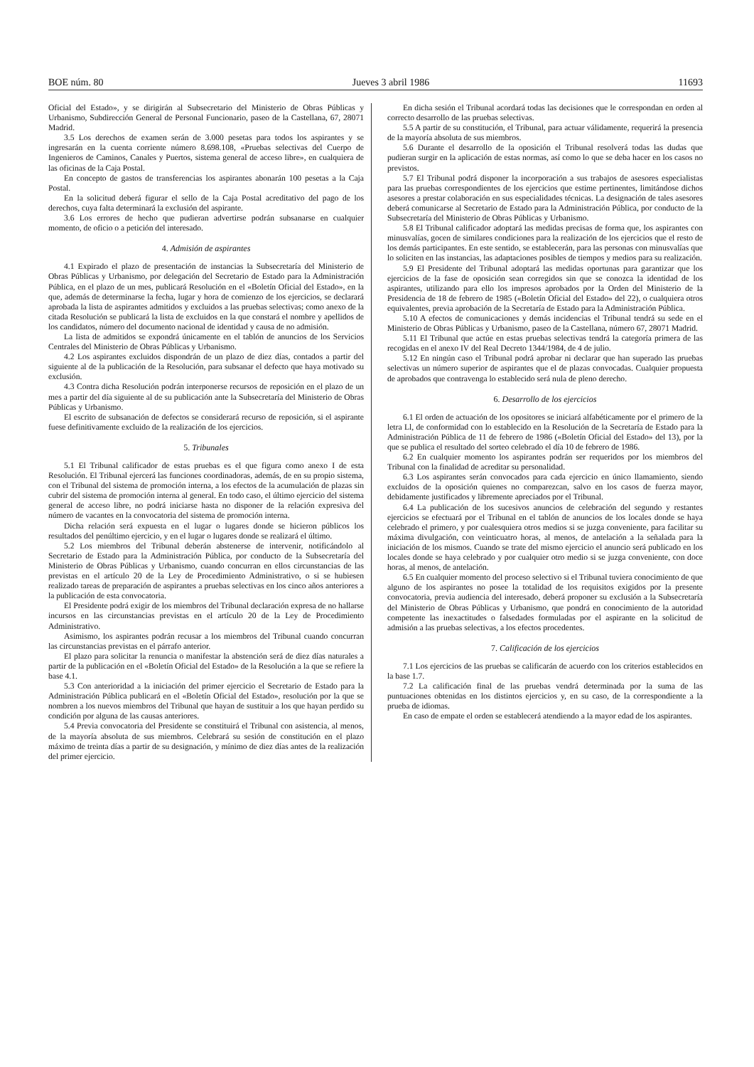BOE núm. 80 Jueves 3 abril 1986 11693
Oficial del Estado», y se dirigirán al Subsecretario del Ministerio de Obras Públicas y Urbanismo, Subdirección General de Personal Funcionario, paseo de la Castellana, 67, 28071 Madrid.
3.5 Los derechos de examen serán de 3.000 pesetas para todos los aspirantes y se ingresarán en la cuenta corriente número 8.698.108, «Pruebas selectivas del Cuerpo de Ingenieros de Caminos, Canales y Puertos, sistema general de acceso libre», en cualquiera de las oficinas de la Caja Postal.
En concepto de gastos de transferencias los aspirantes abonarán 100 pesetas a la Caja Postal.
En la solicitud deberá figurar el sello de la Caja Postal acreditativo del pago de los derechos, cuya falta determinará la exclusión del aspirante.
3.6 Los errores de hecho que pudieran advertirse podrán subsanarse en cualquier momento, de oficio o a petición del interesado.
4. Admisión de aspirantes
4.1 Expirado el plazo de presentación de instancias la Subsecretaría del Ministerio de Obras Públicas y Urbanismo, por delegación del Secretario de Estado para la Administración Pública, en el plazo de un mes, publicará Resolución en el «Boletín Oficial del Estado», en la que, además de determinarse la fecha, lugar y hora de comienzo de los ejercicios, se declarará aprobada la lista de aspirantes admitidos y excluidos a las pruebas selectivas; como anexo de la citada Resolución se publicará la lista de excluidos en la que constará el nombre y apellidos de los candidatos, número del documento nacional de identidad y causa de no admisión.
La lista de admitidos se expondrá únicamente en el tablón de anuncios de los Servicios Centrales del Ministerio de Obras Públicas y Urbanismo.
4.2 Los aspirantes excluidos dispondrán de un plazo de diez días, contados a partir del siguiente al de la publicación de la Resolución, para subsanar el defecto que haya motivado su exclusión.
4.3 Contra dicha Resolución podrán interponerse recursos de reposición en el plazo de un mes a partir del día siguiente al de su publicación ante la Subsecretaría del Ministerio de Obras Públicas y Urbanismo.
El escrito de subsanación de defectos se considerará recurso de reposición, si el aspirante fuese definitivamente excluido de la realización de los ejercicios.
5. Tribunales
5.1 El Tribunal calificador de estas pruebas es el que figura como anexo I de esta Resolución. El Tribunal ejercerá las funciones coordinadoras, además, de en su propio sistema, con el Tribunal del sistema de promoción interna, a los efectos de la acumulación de plazas sin cubrir del sistema de promoción interna al general. En todo caso, el último ejercicio del sistema general de acceso libre, no podrá iniciarse hasta no disponer de la relación expresiva del número de vacantes en la convocatoria del sistema de promoción interna.
Dicha relación será expuesta en el lugar o lugares donde se hicieron públicos los resultados del penúltimo ejercicio, y en el lugar o lugares donde se realizará el último.
5.2 Los miembros del Tribunal deberán abstenerse de intervenir, notificándolo al Secretario de Estado para la Administración Pública, por conducto de la Subsecretaría del Ministerio de Obras Públicas y Urbanismo, cuando concurran en ellos circunstancias de las previstas en el artículo 20 de la Ley de Procedimiento Administrativo, o si se hubiesen realizado tareas de preparación de aspirantes a pruebas selectivas en los cinco años anteriores a la publicación de esta convocatoria.
El Presidente podrá exigir de los miembros del Tribunal declaración expresa de no hallarse incursos en las circunstancias previstas en el artículo 20 de la Ley de Procedimiento Administrativo.
Asimismo, los aspirantes podrán recusar a los miembros del Tribunal cuando concurran las circunstancias previstas en el párrafo anterior.
El plazo para solicitar la renuncia o manifestar la abstención será de diez días naturales a partir de la publicación en el «Boletín Oficial del Estado» de la Resolución a la que se refiere la base 4.1.
5.3 Con anterioridad a la iniciación del primer ejercicio el Secretario de Estado para la Administración Pública publicará en el «Boletín Oficial del Estado», resolución por la que se nombren a los nuevos miembros del Tribunal que hayan de sustituir a los que hayan perdido su condición por alguna de las causas anteriores.
5.4 Previa convocatoria del Presidente se constituirá el Tribunal con asistencia, al menos, de la mayoría absoluta de sus miembros. Celebrará su sesión de constitución en el plazo máximo de treinta días a partir de su designación, y mínimo de diez días antes de la realización del primer ejercicio.
En dicha sesión el Tribunal acordará todas las decisiones que le correspondan en orden al correcto desarrollo de las pruebas selectivas.
5.5 A partir de su constitución, el Tribunal, para actuar válidamente, requerirá la presencia de la mayoría absoluta de sus miembros.
5.6 Durante el desarrollo de la oposición el Tribunal resolverá todas las dudas que pudieran surgir en la aplicación de estas normas, así como lo que se deba hacer en los casos no previstos.
5.7 El Tribunal podrá disponer la incorporación a sus trabajos de asesores especialistas para las pruebas correspondientes de los ejercicios que estime pertinentes, limitándose dichos asesores a prestar colaboración en sus especialidades técnicas. La designación de tales asesores deberá comunicarse al Secretario de Estado para la Administración Pública, por conducto de la Subsecretaría del Ministerio de Obras Públicas y Urbanismo.
5.8 El Tribunal calificador adoptará las medidas precisas de forma que, los aspirantes con minusvalías, gocen de similares condiciones para la realización de los ejercicios que el resto de los demás participantes. En este sentido, se establecerán, para las personas con minusvalías que lo soliciten en las instancias, las adaptaciones posibles de tiempos y medios para su realización.
5.9 El Presidente del Tribunal adoptará las medidas oportunas para garantizar que los ejercicios de la fase de oposición sean corregidos sin que se conozca la identidad de los aspirantes, utilizando para ello los impresos aprobados por la Orden del Ministerio de la Presidencia de 18 de febrero de 1985 («Boletín Oficial del Estado» del 22), o cualquiera otros equivalentes, previa aprobación de la Secretaría de Estado para la Administración Pública.
5.10 A efectos de comunicaciones y demás incidencias el Tribunal tendrá su sede en el Ministerio de Obras Públicas y Urbanismo, paseo de la Castellana, número 67, 28071 Madrid.
5.11 El Tribunal que actúe en estas pruebas selectivas tendrá la categoría primera de las recogidas en el anexo IV del Real Decreto 1344/1984, de 4 de julio.
5.12 En ningún caso el Tribunal podrá aprobar ni declarar que han superado las pruebas selectivas un número superior de aspirantes que el de plazas convocadas. Cualquier propuesta de aprobados que contravenga lo establecido será nula de pleno derecho.
6. Desarrollo de los ejercicios
6.1 El orden de actuación de los opositores se iniciará alfabéticamente por el primero de la letra Ll, de conformidad con lo establecido en la Resolución de la Secretaría de Estado para la Administración Pública de 11 de febrero de 1986 («Boletín Oficial del Estado» del 13), por la que se publica el resultado del sorteo celebrado el día 10 de febrero de 1986.
6.2 En cualquier momento los aspirantes podrán ser requeridos por los miembros del Tribunal con la finalidad de acreditar su personalidad.
6.3 Los aspirantes serán convocados para cada ejercicio en único llamamiento, siendo excluidos de la oposición quienes no comparezcan, salvo en los casos de fuerza mayor, debidamente justificados y libremente apreciados por el Tribunal.
6.4 La publicación de los sucesivos anuncios de celebración del segundo y restantes ejercicios se efectuará por el Tribunal en el tablón de anuncios de los locales donde se haya celebrado el primero, y por cualesquiera otros medios si se juzga conveniente, para facilitar su máxima divulgación, con veinticuatro horas, al menos, de antelación a la señalada para la iniciación de los mismos. Cuando se trate del mismo ejercicio el anuncio será publicado en los locales donde se haya celebrado y por cualquier otro medio si se juzga conveniente, con doce horas, al menos, de antelación.
6.5 En cualquier momento del proceso selectivo si el Tribunal tuviera conocimiento de que alguno de los aspirantes no posee la totalidad de los requisitos exigidos por la presente convocatoria, previa audiencia del interesado, deberá proponer su exclusión a la Subsecretaría del Ministerio de Obras Públicas y Urbanismo, que pondrá en conocimiento de la autoridad competente las inexactitudes o falsedades formuladas por el aspirante en la solicitud de admisión a las pruebas selectivas, a los efectos procedentes.
7. Calificación de los ejercicios
7.1 Los ejercicios de las pruebas se calificarán de acuerdo con los criterios establecidos en la base 1.7.
7.2 La calificación final de las pruebas vendrá determinada por la suma de las puntuaciones obtenidas en los distintos ejercicios y, en su caso, de la correspondiente a la prueba de idiomas.
En caso de empate el orden se establecerá atendiendo a la mayor edad de los aspirantes.